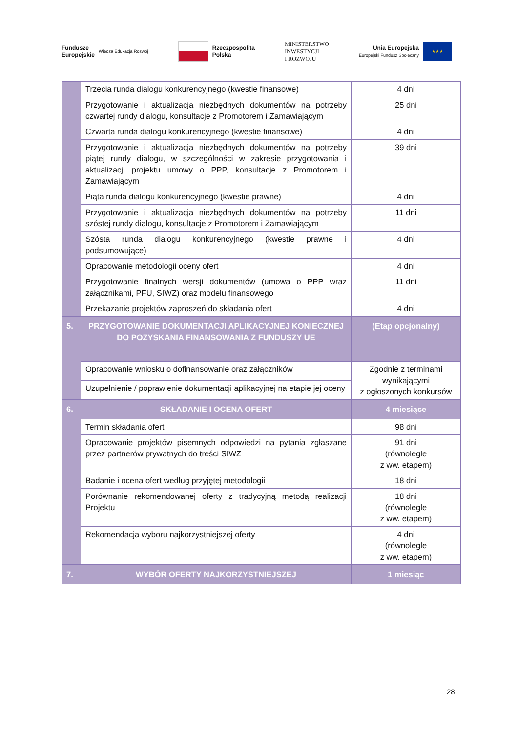Fundusze
Europejskie Wiedza Edukacja Rozwój
Rzeczpospolita
Polska
MINISTERSTWO
INWESTYCJI
I ROZWOJU
Unia Europejska
Europejski Fundusz Społeczny
★★★
| | Trzecia runda dialogu konkurencyjnego (kwestie finansowe) | 4 dni |
| | Przygotowanie i aktualizacja niezbędnych dokumentów na potrzeby czwartej rundy dialogu, konsultacje z Promotorem i Zamawiającym | 25 dni |
| | Czwarta runda dialogu konkurencyjnego (kwestie finansowe) | 4 dni |
| | Przygotowanie i aktualizacja niezbędnych dokumentów na potrzeby piątej rundy dialogu, w szczególności w zakresie przygotowania i aktualizacji projektu umowy o PPP, konsultacje z Promotorem i Zamawiającym | 39 dni |
| | Piąta runda dialogu konkurencyjnego (kwestie prawne) | 4 dni |
| | Przygotowanie i aktualizacja niezbędnych dokumentów na potrzeby szóstej rundy dialogu, konsultacje z Promotorem i Zamawiającym | 11 dni |
| | Szósta runda dialogu konkurencyjnego (kwestie prawne i podsumowujące) | 4 dni |
| | Opracowanie metodologii oceny ofert | 4 dni |
| | Przygotowanie finalnych wersji dokumentów (umowa o PPP wraz załącznikami, PFU, SIWZ) oraz modelu finansowego | 11 dni |
| | Przekazanie projektów zaproszeń do składania ofert | 4 dni |
| 5. | PRZYGOTOWANIE DOKUMENTACJI APLIKACYJNEJ KONIECZNEJ DO POZYSKANIA FINANSOWANIA Z FUNDUSZY UE | (Etap opcjonalny) |
| | Opracowanie wniosku o dofinansowanie oraz załączników | Zgodnie z terminami wynikającymi z ogłoszonych konkursów |
| | Uzupełnienie / poprawienie dokumentacji aplikacyjnej na etapie jej oceny | |
| 6. | SKŁADANIE I OCENA OFERT | 4 miesiące |
| | Termin składania ofert | 98 dni |
| | Opracowanie projektów pisemnych odpowiedzi na pytania zgłaszane przez partnerów prywatnych do treści SIWZ | 91 dni (równolegle z ww. etapem) |
| | Badanie i ocena ofert według przyjętej metodologii | 18 dni |
| | Porównanie rekomendowanej oferty z tradycyjną metodą realizacji Projektu | 18 dni (równolegle z ww. etapem) |
| | Rekomendacja wyboru najkorzystniejszej oferty | 4 dni (równolegle z ww. etapem) |
| 7. | WYBÓR OFERTY NAJKORZYSTNIEJSZEJ | 1 miesiąc |
28